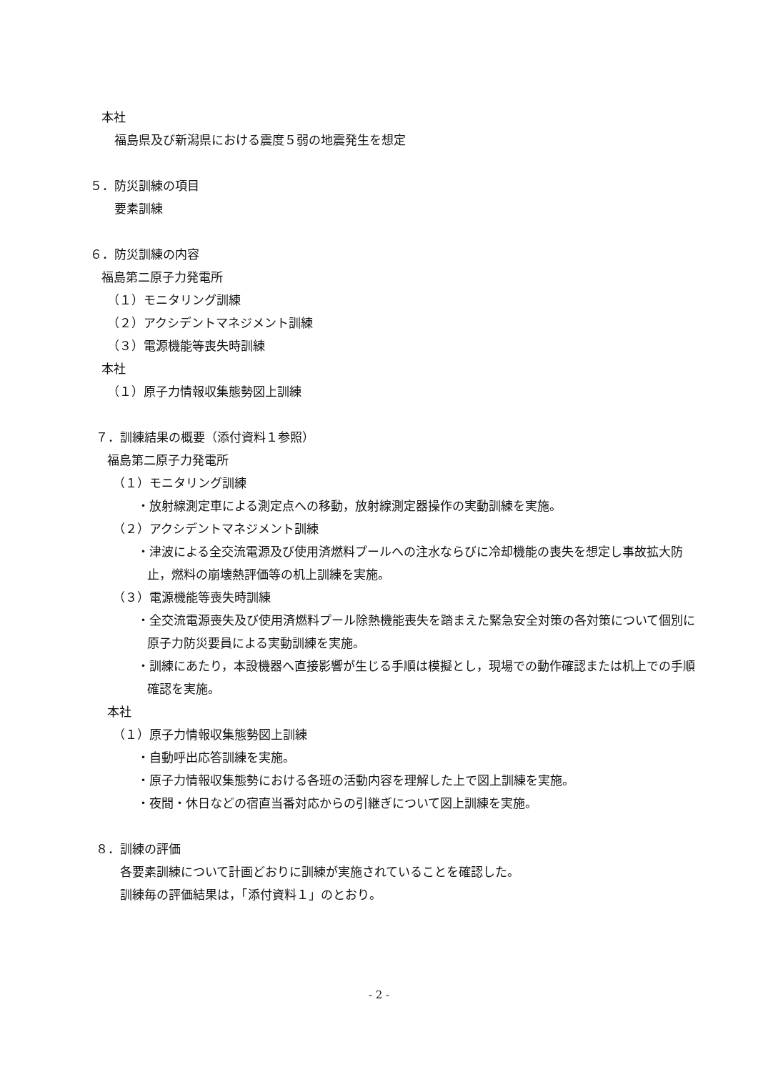本社
福島県及び新潟県における震度５弱の地震発生を想定
５．防災訓練の項目
要素訓練
６．防災訓練の内容
福島第二原子力発電所
（１）モニタリング訓練
（２）アクシデントマネジメント訓練
（３）電源機能等喪失時訓練
本社
（１）原子力情報収集態勢図上訓練
７．訓練結果の概要（添付資料１参照）
福島第二原子力発電所
（１）モニタリング訓練
・放射線測定車による測定点への移動，放射線測定器操作の実動訓練を実施。
（２）アクシデントマネジメント訓練
・津波による全交流電源及び使用済燃料プールへの注水ならびに冷却機能の喪失を想定し事故拡大防止，燃料の崩壊熱評価等の机上訓練を実施。
（３）電源機能等喪失時訓練
・全交流電源喪失及び使用済燃料プール除熱機能喪失を踏まえた緊急安全対策の各対策について個別に原子力防災要員による実動訓練を実施。
・訓練にあたり，本設機器へ直接影響が生じる手順は模擬とし，現場での動作確認または机上での手順確認を実施。
本社
（１）原子力情報収集態勢図上訓練
・自動呼出応答訓練を実施。
・原子力情報収集態勢における各班の活動内容を理解した上で図上訓練を実施。
・夜間・休日などの宿直当番対応からの引継ぎについて図上訓練を実施。
８．訓練の評価
各要素訓練について計画どおりに訓練が実施されていることを確認した。
訓練毎の評価結果は，「添付資料１」のとおり。
- 2 -